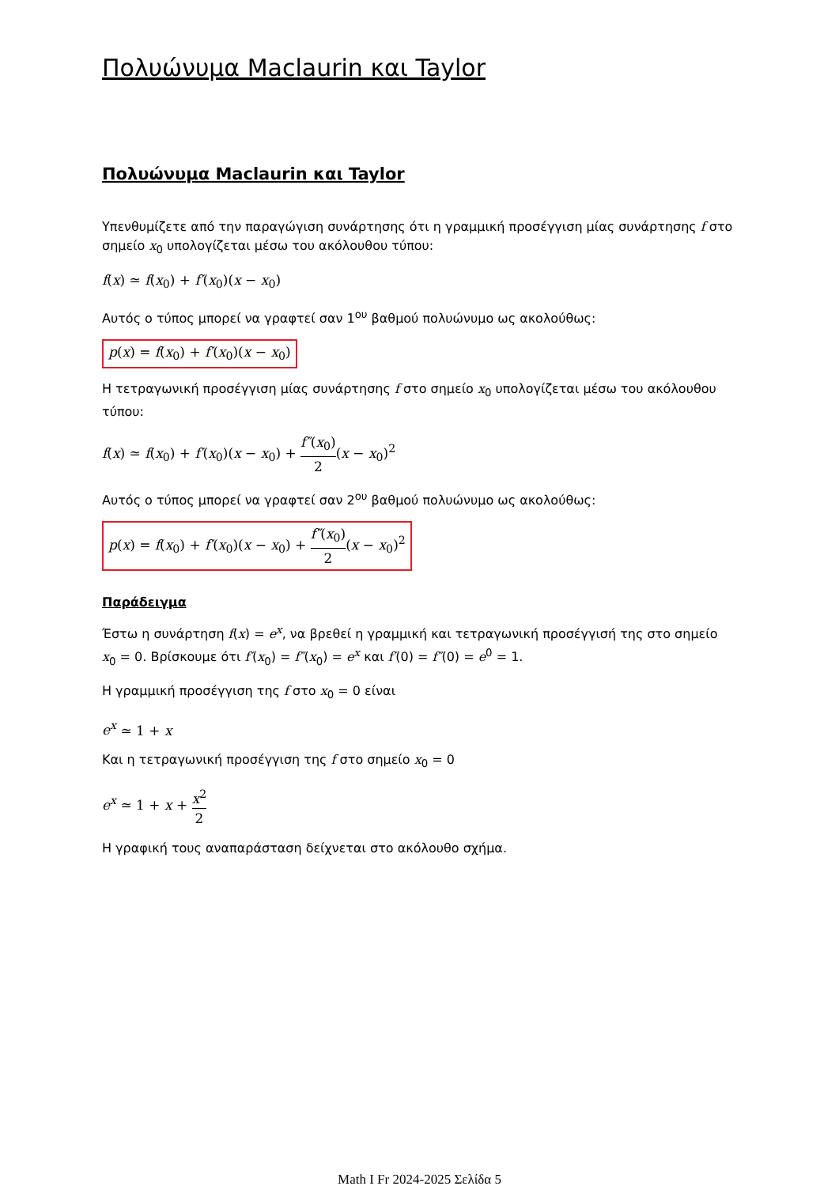Πολυώνυμα Maclaurin και Taylor
Πολυώνυμα Maclaurin και Taylor
Υπενθυμίζετε από την παραγώγιση συνάρτησης ότι η γραμμική προσέγγιση μίας συνάρτησης f στο σημείο x<sub>0</sub> υπολογίζεται μέσω του ακόλουθου τύπου:
f(x) ≃ f(x<sub>0</sub>) + f′(x<sub>0</sub>)(x − x<sub>0</sub>)
Αυτός ο τύπος μπορεί να γραφτεί σαν 1<sup>ου</sup> βαθμού πολυώνυμο ως ακολούθως:
p(x) = f(x<sub>0</sub>) + f′(x<sub>0</sub>)(x − x<sub>0</sub>)
Η τετραγωνική προσέγγιση μίας συνάρτησης f στο σημείο x<sub>0</sub> υπολογίζεται μέσω του ακόλουθου τύπου:
f(x) ≃ f(x<sub>0</sub>) + f′(x<sub>0</sub>)(x − x<sub>0</sub>) + f″(x<sub>0</sub>) 2(x − x<sub>0</sub>)<sup>2</sup>
Αυτός ο τύπος μπορεί να γραφτεί σαν 2<sup>ου</sup> βαθμού πολυώνυμο ως ακολούθως:
p(x) = f(x<sub>0</sub>) + f′(x<sub>0</sub>)(x − x<sub>0</sub>) + f″(x<sub>0</sub>) 2(x − x<sub>0</sub>)<sup>2</sup>
Παράδειγμα
Έστω η συνάρτηση f(x) = e<sup>x</sup>, να βρεθεί η γραμμική και τετραγωνική προσέγγισή της στο σημείο x<sub>0</sub> = 0. Βρίσκουμε ότι f′(x<sub>0</sub>) = f″(x<sub>0</sub>) = e<sup>x</sup> και f′(0) = f″(0) = e<sup>0</sup> = 1.
Η γραμμική προσέγγιση της f στο x<sub>0</sub> = 0 είναι
e<sup>x</sup> ≃ 1 + x
Και η τετραγωνική προσέγγιση της f στο σημείο x<sub>0</sub> = 0
e<sup>x</sup> ≃ 1 + x + x<sup>2</sup> 2
Η γραφική τους αναπαράσταση δείχνεται στο ακόλουθο σχήμα.
Math I Fr 2024-2025 Σελίδα 5